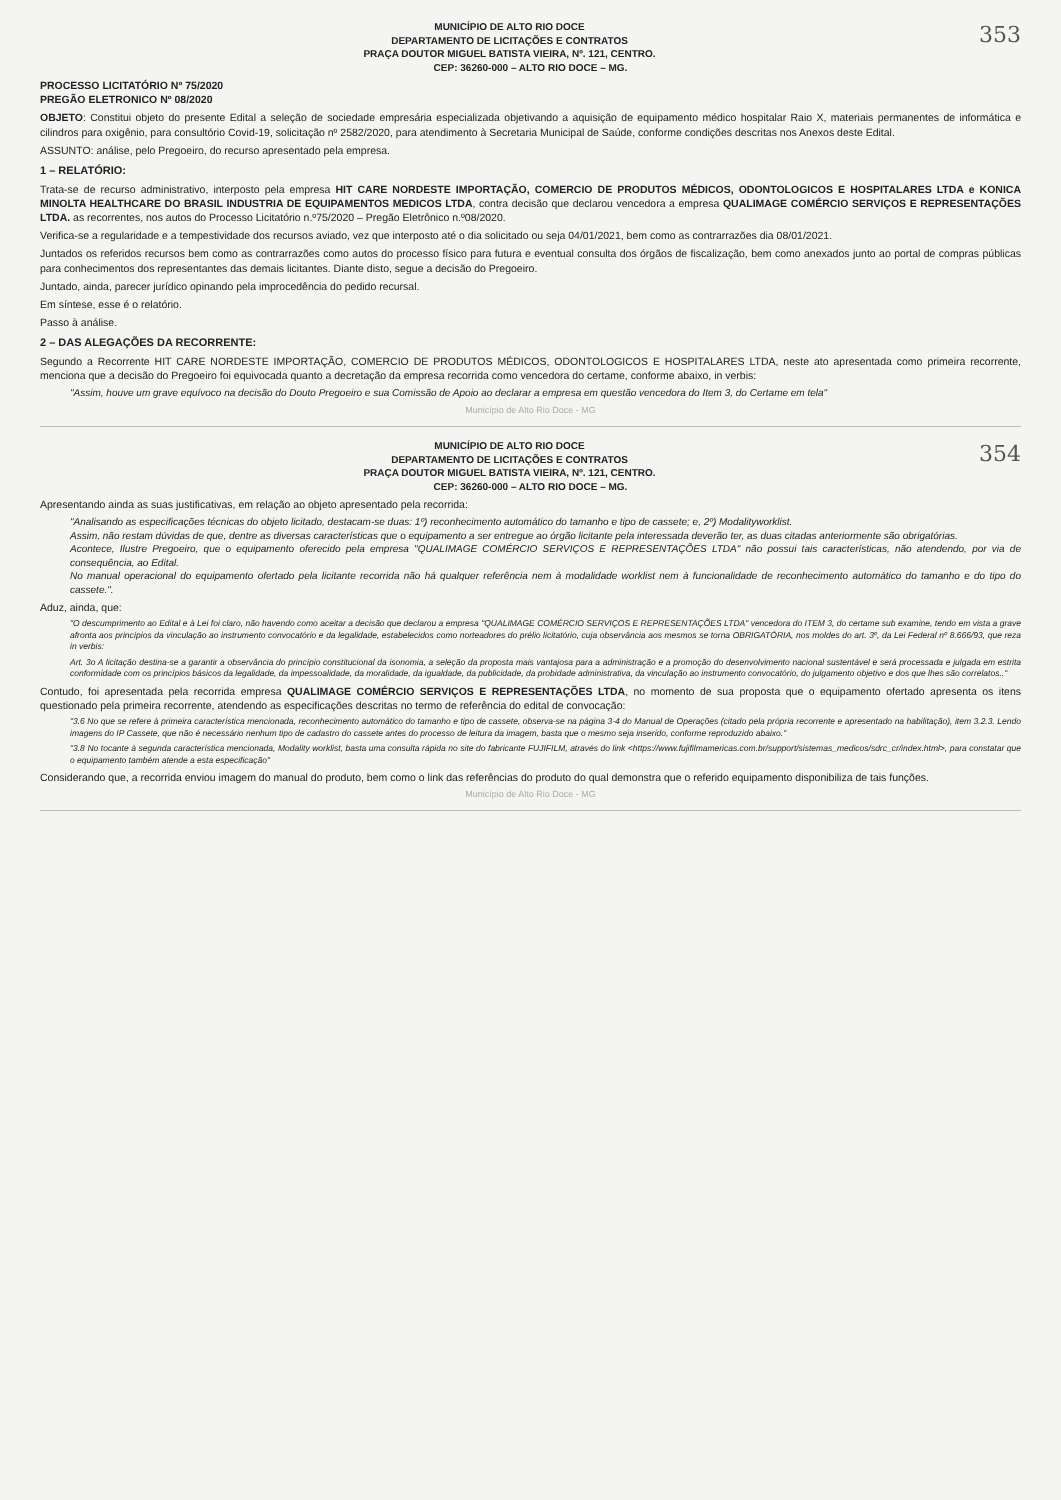353
MUNICÍPIO DE ALTO RIO DOCE
DEPARTAMENTO DE LICITAÇÕES E CONTRATOS
PRAÇA DOUTOR MIGUEL BATISTA VIEIRA, Nº. 121, CENTRO.
CEP: 36260-000 – ALTO RIO DOCE – MG.
PROCESSO LICITATÓRIO Nº 75/2020
PREGÃO ELETRONICO Nº 08/2020
OBJETO: Constitui objeto do presente Edital a seleção de sociedade empresária especializada objetivando a aquisição de equipamento médico hospitalar Raio X, materiais permanentes de informática e cilindros para oxigênio, para consultório Covid-19, solicitação nº 2582/2020, para atendimento à Secretaria Municipal de Saúde, conforme condições descritas nos Anexos deste Edital.
ASSUNTO: análise, pelo Pregoeiro, do recurso apresentado pela empresa.
1 – RELATÓRIO:
Trata-se de recurso administrativo, interposto pela empresa HIT CARE NORDESTE IMPORTAÇÃO, COMERCIO DE PRODUTOS MÉDICOS, ODONTOLOGICOS E HOSPITALARES LTDA e KONICA MINOLTA HEALTHCARE DO BRASIL INDUSTRIA DE EQUIPAMENTOS MEDICOS LTDA, contra decisão que declarou vencedora a empresa QUALIMAGE COMÉRCIO SERVIÇOS E REPRESENTAÇÕES LTDA. as recorrentes, nos autos do Processo Licitatório n.º75/2020 – Pregão Eletrônico n.º08/2020.
Verifica-se a regularidade e a tempestividade dos recursos aviado, vez que interposto até o dia solicitado ou seja 04/01/2021, bem como as contrarrazões dia 08/01/2021.
Juntados os referidos recursos bem como as contrarrazões como autos do processo físico para futura e eventual consulta dos órgãos de fiscalização, bem como anexados junto ao portal de compras públicas para conhecimentos dos representantes das demais licitantes. Diante disto, segue a decisão do Pregoeiro.
Juntado, ainda, parecer jurídico opinando pela improcedência do pedido recursal.
Em síntese, esse é o relatório.
Passo à análise.
2 – DAS ALEGAÇÕES DA RECORRENTE:
Segundo a Recorrente HIT CARE NORDESTE IMPORTAÇÃO, COMERCIO DE PRODUTOS MÉDICOS, ODONTOLOGICOS E HOSPITALARES LTDA, neste ato apresentada como primeira recorrente, menciona que a decisão do Pregoeiro foi equivocada quanto a decretação da empresa recorrida como vencedora do certame, conforme abaixo, in verbis:
"Assim, houve um grave equívoco na decisão do Douto Pregoeiro e sua Comissão de Apoio ao declarar a empresa em questão vencedora do Item 3, do Certame em tela"
Município de Alto Rio Doce - MG
354
MUNICÍPIO DE ALTO RIO DOCE
DEPARTAMENTO DE LICITAÇÕES E CONTRATOS
PRAÇA DOUTOR MIGUEL BATISTA VIEIRA, Nº. 121, CENTRO.
CEP: 36260-000 – ALTO RIO DOCE – MG.
Apresentando ainda as suas justificativas, em relação ao objeto apresentado pela recorrida:
"Analisando as especificações técnicas do objeto licitado, destacam-se duas: 1º) reconhecimento automático do tamanho e tipo de cassete; e, 2º) Modalityworklist.
Assim, não restam dúvidas de que, dentre as diversas características que o equipamento a ser entregue ao órgão licitante pela interessada deverão ter, as duas citadas anteriormente são obrigatórias.
Acontece, Ilustre Pregoeiro, que o equipamento oferecido pela empresa "QUALIMAGE COMÉRCIO SERVIÇOS E REPRESENTAÇÕES LTDA" não possui tais características, não atendendo, por via de consequência, ao Edital.
No manual operacional do equipamento ofertado pela licitante recorrida não há qualquer referência nem à modalidade worklist nem à funcionalidade de reconhecimento automático do tamanho e do tipo do cassete.".
Aduz, ainda, que:
"O descumprimento ao Edital e à Lei foi claro, não havendo como aceitar a decisão que declarou a empresa "QUALIMAGE COMÉRCIO SERVIÇOS E REPRESENTAÇÕES LTDA" vencedora do ITEM 3, do certame sub examine, tendo em vista a grave afronta aos princípios da vinculação ao instrumento convocatório e da legalidade, estabelecidos como norteadores do prélio licitatório, cuja observância aos mesmos se torna OBRIGATÓRIA, nos moldes do art. 3º, da Lei Federal nº 8.666/93, que reza in verbis:
Art. 3o A licitação destina-se a garantir a observância do princípio constitucional da isonomia, a seleção da proposta mais vantajosa para a administração e a promoção do desenvolvimento nacional sustentável e será processada e julgada em estrita conformidade com os princípios básicos da legalidade, da impessoalidade, da moralidade, da igualdade, da publicidade, da probidade administrativa, da vinculação ao instrumento convocatório, do julgamento objetivo e dos que lhes são correlatos.."
Contudo, foi apresentada pela recorrida empresa QUALIMAGE COMÉRCIO SERVIÇOS E REPRESENTAÇÕES LTDA, no momento de sua proposta que o equipamento ofertado apresenta os itens questionado pela primeira recorrente, atendendo as especificações descritas no termo de referência do edital de convocação:
"3.6 No que se refere à primeira característica mencionada, reconhecimento automático do tamanho e tipo de cassete, observa-se na página 3-4 do Manual de Operações (citado pela própria recorrente e apresentado na habilitação), item 3.2.3. Lendo imagens do IP Cassete, que não é necessário nenhum tipo de cadastro do cassete antes do processo de leitura da imagem, basta que o mesmo seja inserido, conforme reproduzido abaixo."
"3.8 No tocante à segunda característica mencionada, Modality worklist, basta uma consulta rápida no site do fabricante FUJIFILM, através do link <https://www.fujifilmamericas.com.br/support/sistemas_medicos/sdrc_cr/index.html>, para constatar que o equipamento também atende a esta especificação"
Considerando que, a recorrida enviou imagem do manual do produto, bem como o link das referências do produto do qual demonstra que o referido equipamento disponibiliza de tais funções.
Município de Alto Rio Doce - MG